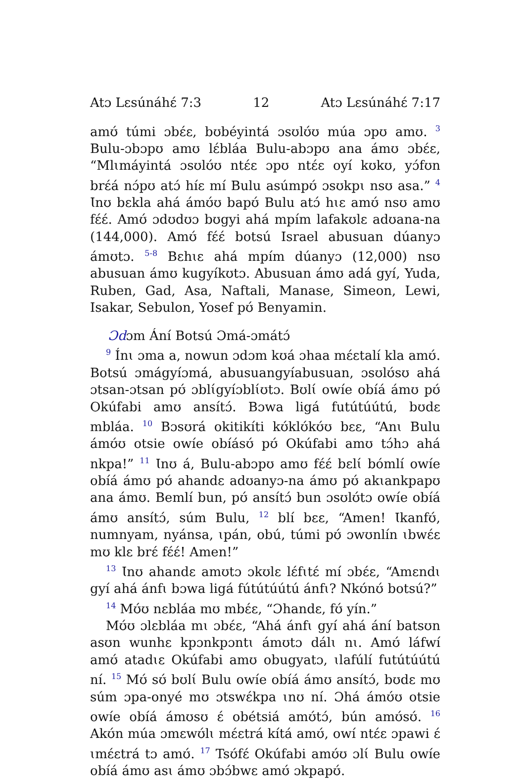Atɔ Lɛsúnáhɛ́ 7:3 12 Atɔ Lɛsúnáhɛ́ 7:17
amʊ́ túmi ɔbɛ́ɛ, bʊbéyintá ɔsʊlʊ́ʊ múa ɔpʊ amʊ. <sup>3</sup> Bulu-ɔbɔpʊ amʊ lɛ́bláa Bulu-abɔpʊ ana ámʊ ɔbɛ́ɛ, “Mlɩmáyintá ɔsʊlʊ́ʊ ntɛ́ɛ ɔpʊ ntɛ́ɛ oyí kʊkʊ, yɔ́fʊn brɛ́á nɔ́pʊ atɔ́ híɛ mí Bulu asúmpʊ́ ɔsʊkpɩ nsʊ asa.” <sup>4</sup> Ɩnʊ bɛkla ahá ámʊ́ʊ bapʊ́ Bulu atɔ́ hɩɛ amʊ́ nsʊ amʊ fɛ́ɛ́. Amʊ́ ɔdʊdʊɔ bʊgyi ahá mpím lafakʊlɛ adʊana-na (144,000). Amʊ́ fɛ́ɛ́ botsú Israel abusuan dúanyɔ ámʊtɔ. <sup>5-8</sup> Bɛhɩɛ ahá mpím dúanyɔ (12,000) nsʊ abusuan ámʊ kugyíkʊtɔ. Abusuan ámʊ adá gyí, Yuda, Ruben, Gad, Asa, Naftali, Manase, Simeon, Lewi, Isakar, Sebulon, Yosef pʊ́ Benyamin.
Ɔdɔm Ání Botsú Ɔmá-ɔmátɔ́
<sup>9</sup> Ínɩ ɔma a, nowun ɔdɔm kʊá ɔhaa mɛ́ɛtalí kla amʊ́. Botsú ɔmágyíɔmá, abusuangyíabusuan, ɔsʊlʊ́sʊ ahá ɔtsan-ɔtsan pʊ́ ɔblɩ́gyíɔblɩ́ʊtɔ. Bʊlɩ́ owíe obíá ámʊ pʊ́ Okúfabi amʊ ansítɔ́. Bɔwa ligá futútúútú, bʊdɛ mbláa. <sup>10</sup> Bɔsʊrá okitikíti kʊ́klʊ́kʊ́ʊ bɛɛ, “Anɩ Bulu ámʊ́ʊ otsie owíe obíásʊ́ pʊ́ Okúfabi amʊ tɔ́hɔ ahá nkpa!” <sup>11</sup> Ɩnʊ á, Bulu-abɔpʊ amʊ fɛ́ɛ́ bɛlɩ́ bómlí owíe obíá ámʊ pʊ́ ahandɛ adʊanyɔ-na ámʊ pʊ́ akɩankpapʊ ana ámʊ. Bemlí bun, pʊ́ ansítɔ́ bun ɔsʊlʊ́tɔ owíe obíá ámʊ ansítɔ́, súm Bulu, <sup>12</sup> blí bɛɛ, “Amen! Ɩkanfʊ́, numnyam, nyánsa, ɩpán, obú, túmi pʊ́ ɔwʊnlín ɩbwɛ́ɛ mʊ klɛ brɛ́ fɛ́ɛ́! Amen!”
<sup>13</sup> Ɩnʊ ahandɛ amʊtɔ ɔkʊlɛ lɛ́fɩtɛ́ mí ɔbɛ́ɛ, “Amɛndɩ gyí ahá ánfɩ bɔwa ligá fútútúútú ánfɩ? Nkʊ́nʊ́ botsú?”
<sup>14</sup> Mʊ́ʊ nɛbláa mʊ mbɛ́ɛ, “Ɔhandɛ, fʊ́ yín.”
Mʊ́ʊ ɔlɛbláa mɩ ɔbɛ́ɛ, “Ahá ánfɩ gyí ahá ání batsʊn asʊn wunhɛ kpɔnkpɔntɩ ámʊtɔ dálɩ nɩ. Amʊ́ láfwí amʊ́ atadɩɛ Okúfabi amʊ obugyatɔ, ɩlafúlí futútúútú ní. <sup>15</sup> Mʊ́ sʊ́ bʊlɩ́ Bulu owíe obíá ámʊ ansítɔ́, bʊdɛ mʊ súm ɔpa-onyé mʊ ɔtswɛ́kpa ɩnʊ ní. Ɔhá ámʊ́ʊ otsie owíe obíá ámʊsʊ ɛ́ obétsiá amʊ́tɔ́, bún amʊ́sʊ́. <sup>16</sup> Akʊ́n múa ɔmɛwʊ́lɩ mɛ́ɛtrá kítá amʊ́, owí ntɛ́ɛ ɔpawi ɛ́ ɩmɛ́ɛtrá tɔ amʊ́. <sup>17</sup> Tsʊ́fɛ́ Okúfabi amʊ́ʊ ɔlɩ́ Bulu owíe obíá ámʊ asɩ ámʊ ɔbɔ́bwɛ amʊ́ ɔkpapʊ́.